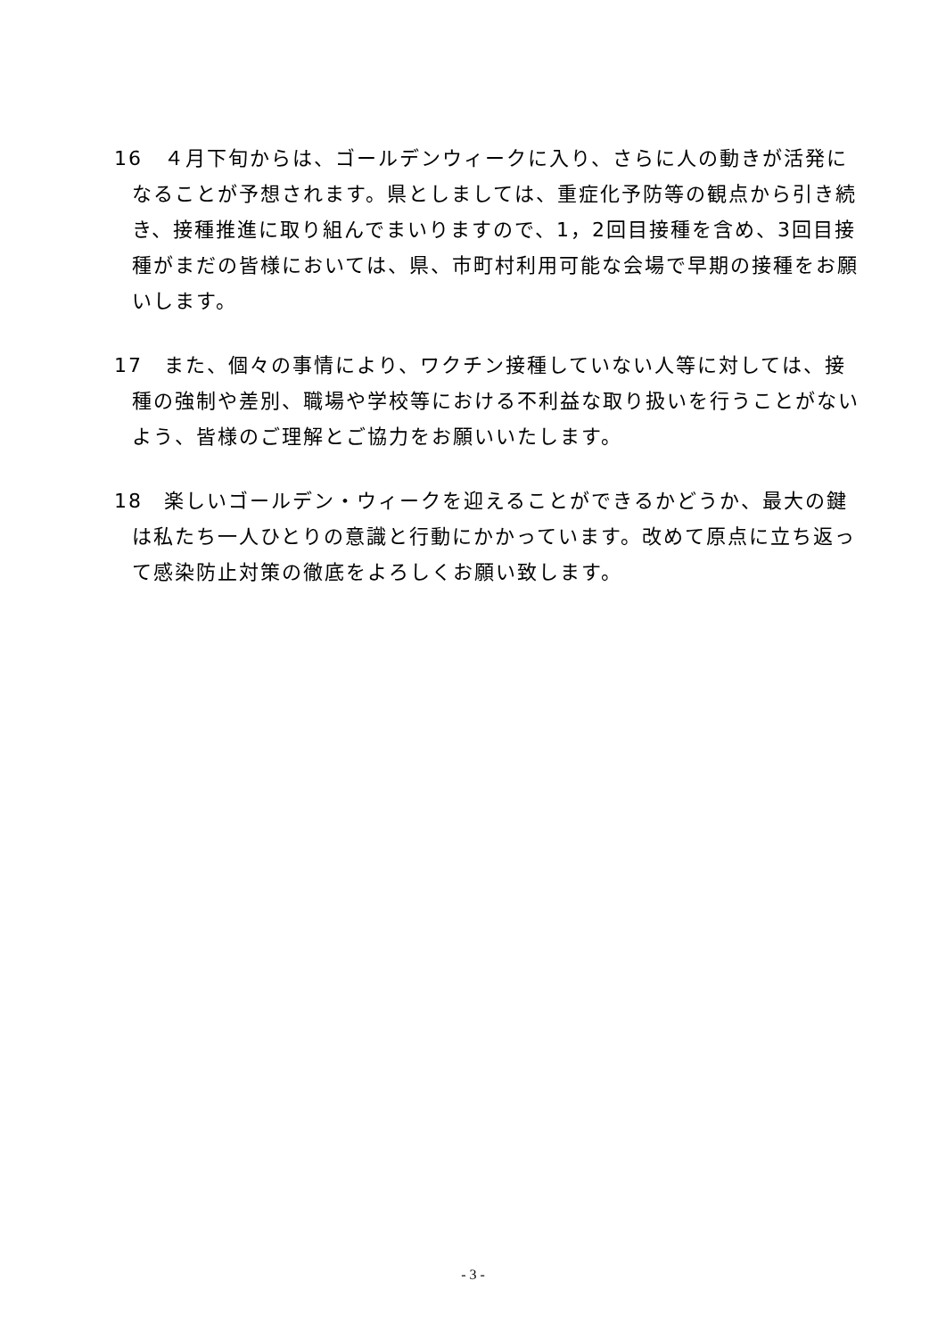16　４月下旬からは、ゴールデンウィークに入り、さらに人の動きが活発になることが予想されます。県としましては、重症化予防等の観点から引き続き、接種推進に取り組んでまいりますので、1，2回目接種を含め、3回目接種がまだの皆様においては、県、市町村利用可能な会場で早期の接種をお願いします。
17　また、個々の事情により、ワクチン接種していない人等に対しては、接種の強制や差別、職場や学校等における不利益な取り扱いを行うことがないよう、皆様のご理解とご協力をお願いいたします。
18　楽しいゴールデン・ウィークを迎えることができるかどうか、最大の鍵は私たち一人ひとりの意識と行動にかかっています。改めて原点に立ち返って感染防止対策の徹底をよろしくお願い致します。
- 3 -